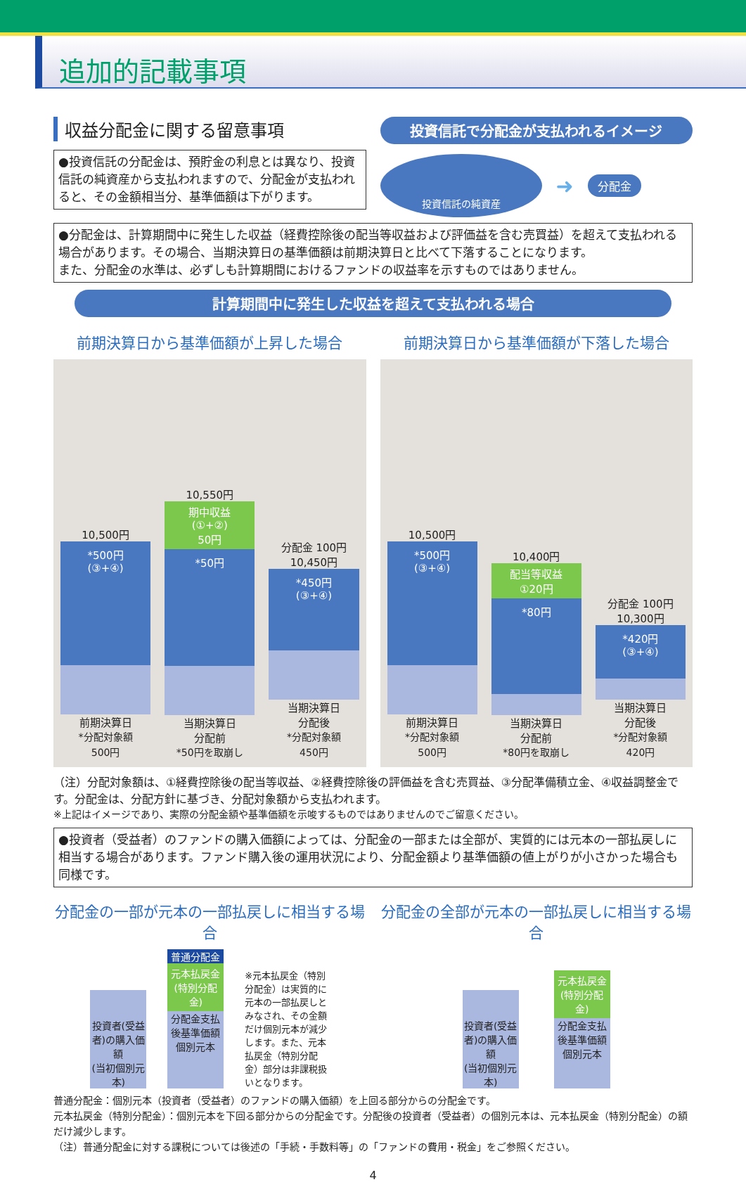追加的記載事項
収益分配金に関する留意事項
●投資信託の分配金は、預貯金の利息とは異なり、投資信託の純資産から支払われますので、分配金が支払われると、その金額相当分、基準価額は下がります。
投資信託で分配金が支払われるイメージ
投資信託の純資産
➜
分配金
●分配金は、計算期間中に発生した収益（経費控除後の配当等収益および評価益を含む売買益）を超えて支払われる場合があります。その場合、当期決算日の基準価額は前期決算日と比べて下落することになります。
また、分配金の水準は、必ずしも計算期間におけるファンドの収益率を示すものではありません。
計算期間中に発生した収益を超えて支払われる場合
前期決算日から基準価額が上昇した場合 前期決算日から基準価額が下落した場合
10,500円
*500円
(③+④)
前期決算日
*分配対象額
500円
10,550円
期中収益
(①+②)
50円
*50円
当期決算日
分配前
*50円を取崩し
分配金 100円
10,450円
*450円
(③+④)
当期決算日
分配後
*分配対象額
450円
10,500円
*500円
(③+④)
前期決算日
*分配対象額
500円
10,400円
配当等収益
①20円
*80円
当期決算日
分配前
*80円を取崩し
分配金 100円
10,300円
*420円
(③+④)
当期決算日
分配後
*分配対象額
420円
（注）分配対象額は、①経費控除後の配当等収益、②経費控除後の評価益を含む売買益、③分配準備積立金、④収益調整金です。分配金は、分配方針に基づき、分配対象額から支払われます。
※上記はイメージであり、実際の分配金額や基準価額を示唆するものではありませんのでご留意ください。
●投資者（受益者）のファンドの購入価額によっては、分配金の一部または全部が、実質的には元本の一部払戻しに相当する場合があります。ファンド購入後の運用状況により、分配金額より基準価額の値上がりが小さかった場合も同様です。
分配金の一部が元本の一部払戻しに相当する場合
分配金の全部が元本の一部払戻しに相当する場合
投資者(受益者)の購入価額
(当初個別元本)
普通分配金
元本払戻金(特別分配金)
分配金支払後基準価額
個別元本
※元本払戻金（特別分配金）は実質的に元本の一部払戻しとみなされ、その金額だけ個別元本が減少します。また、元本払戻金（特別分配金）部分は非課税扱いとなります。
投資者(受益者)の購入価額
(当初個別元本)
元本払戻金(特別分配金)
分配金支払後基準価額
個別元本
普通分配金：個別元本（投資者（受益者）のファンドの購入価額）を上回る部分からの分配金です。
元本払戻金（特別分配金）：個別元本を下回る部分からの分配金です。分配後の投資者（受益者）の個別元本は、元本払戻金（特別分配金）の額だけ減少します。
（注）普通分配金に対する課税については後述の「手続・手数料等」の「ファンドの費用・税金」をご参照ください。
4